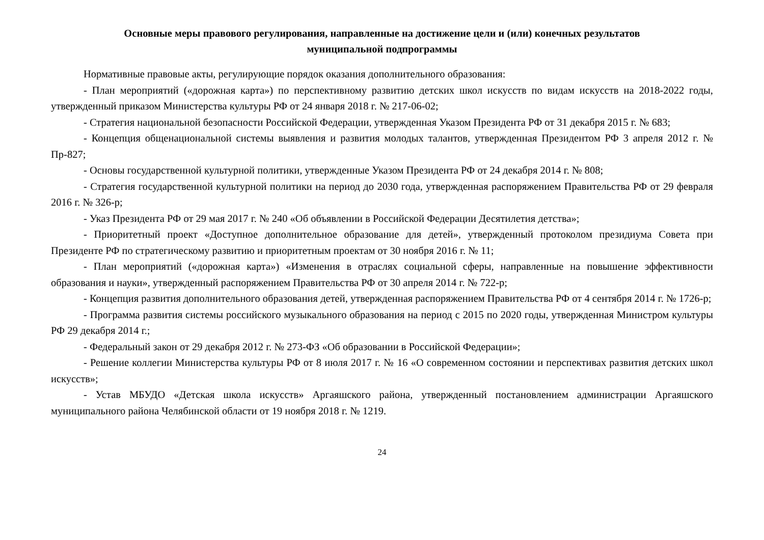Основные меры правового регулирования, направленные на достижение цели и (или) конечных результатов
муниципальной подпрограммы
Нормативные правовые акты, регулирующие порядок оказания дополнительного образования:
- План мероприятий («дорожная карта») по перспективному развитию детских школ искусств по видам искусств на 2018-2022 годы, утвержденный приказом Министерства культуры РФ от 24 января 2018 г. № 217-06-02;
- Стратегия национальной безопасности Российской Федерации, утвержденная Указом Президента РФ от 31 декабря 2015 г. № 683;
- Концепция общенациональной системы выявления и развития молодых талантов, утвержденная Президентом РФ 3 апреля 2012 г. № Пр-827;
- Основы государственной культурной политики, утвержденные Указом Президента РФ от 24 декабря 2014 г. № 808;
- Стратегия государственной культурной политики на период до 2030 года, утвержденная распоряжением Правительства РФ от 29 февраля 2016 г. № 326-р;
- Указ Президента РФ от 29 мая 2017 г. № 240 «Об объявлении в Российской Федерации Десятилетия детства»;
- Приоритетный проект «Доступное дополнительное образование для детей», утвержденный протоколом президиума Совета при Президенте РФ по стратегическому развитию и приоритетным проектам от 30 ноября 2016 г. № 11;
- План мероприятий («дорожная карта») «Изменения в отраслях социальной сферы, направленные на повышение эффективности образования и науки», утвержденный распоряжением Правительства РФ от 30 апреля 2014 г. № 722-р;
- Концепция развития дополнительного образования детей, утвержденная распоряжением Правительства РФ от 4 сентября 2014 г. № 1726-р;
- Программа развития системы российского музыкального образования на период с 2015 по 2020 годы, утвержденная Министром культуры РФ 29 декабря 2014 г.;
- Федеральный закон от 29 декабря 2012 г. № 273-ФЗ «Об образовании в Российской Федерации»;
- Решение коллегии Министерства культуры РФ от 8 июля 2017 г. № 16 «О современном состоянии и перспективах развития детских школ искусств»;
- Устав МБУДО «Детская школа искусств» Аргаяшского района, утвержденный постановлением администрации Аргаяшского муниципального района Челябинской области от 19 ноября 2018 г. № 1219.
24